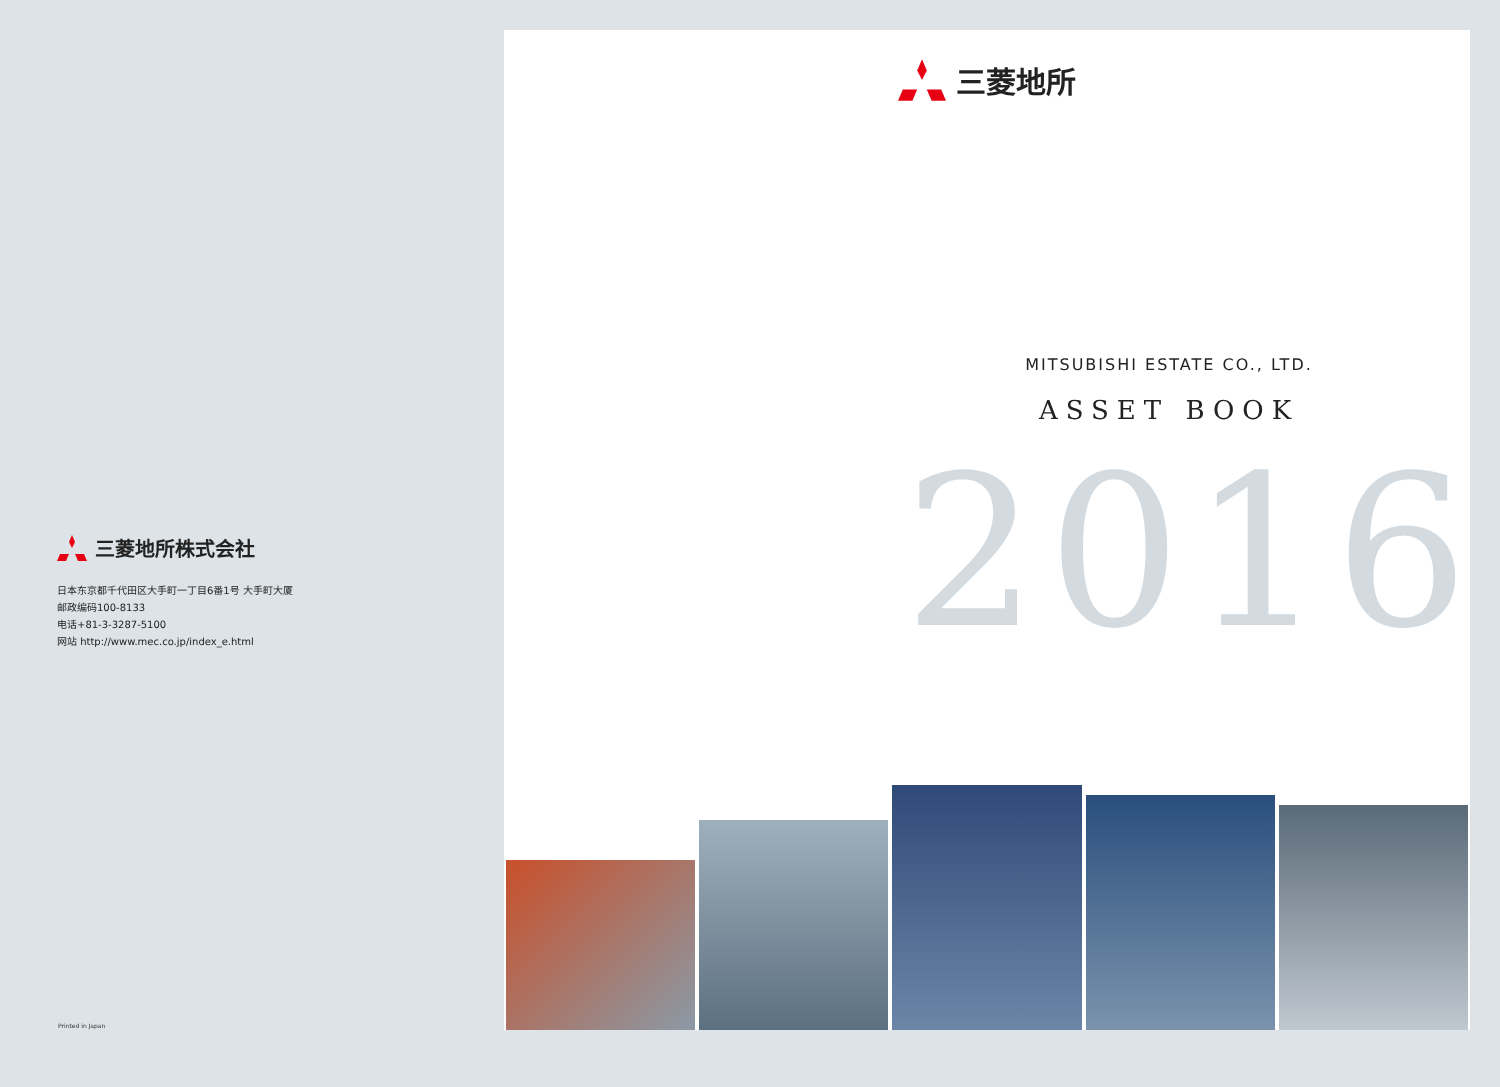三菱地所株式会社
日本东京都千代田区大手町一丁目6番1号 大手町大厦
邮政编码100-8133
电话+81-3-3287-5100
网站 http://www.mec.co.jp/index_e.html
Printed in Japan
三菱地所
MITSUBISHI ESTATE CO., LTD.
ASSET BOOK
2016